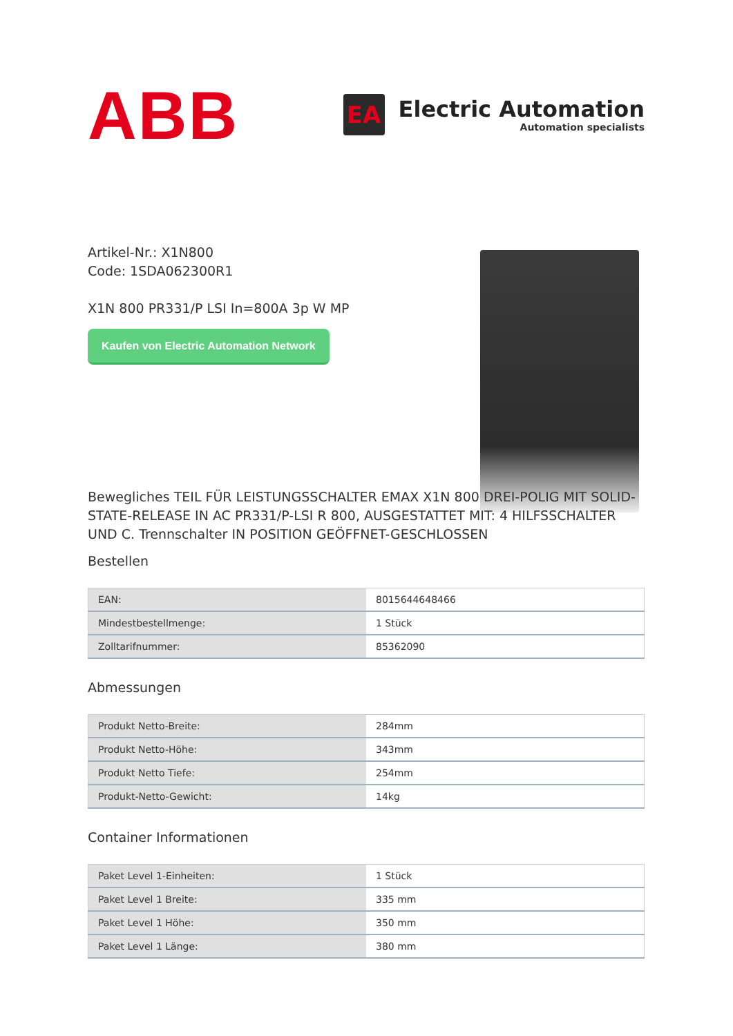ABB
EA
Electric Automation
Automation specialists
Artikel-Nr.: X1N800
Code: 1SDA062300R1
X1N 800 PR331/P LSI In=800A 3p W MP
Kaufen von Electric Automation Network
Bewegliches TEIL FÜR LEISTUNGSSCHALTER EMAX X1N 800 DREI-POLIG MIT SOLID-STATE-RELEASE IN AC PR331/P-LSI R 800, AUSGESTATTET MIT: 4 HILFSSCHALTER UND C. Trennschalter IN POSITION GEÖFFNET-GESCHLOSSEN
Bestellen
| EAN: | 8015644648466 |
| Mindestbestellmenge: | 1 Stück |
| Zolltarifnummer: | 85362090 |
Abmessungen
| Produkt Netto-Breite: | 284mm |
| Produkt Netto-Höhe: | 343mm |
| Produkt Netto Tiefe: | 254mm |
| Produkt-Netto-Gewicht: | 14kg |
Container Informationen
| Paket Level 1-Einheiten: | 1 Stück |
| Paket Level 1 Breite: | 335 mm |
| Paket Level 1 Höhe: | 350 mm |
| Paket Level 1 Länge: | 380 mm |